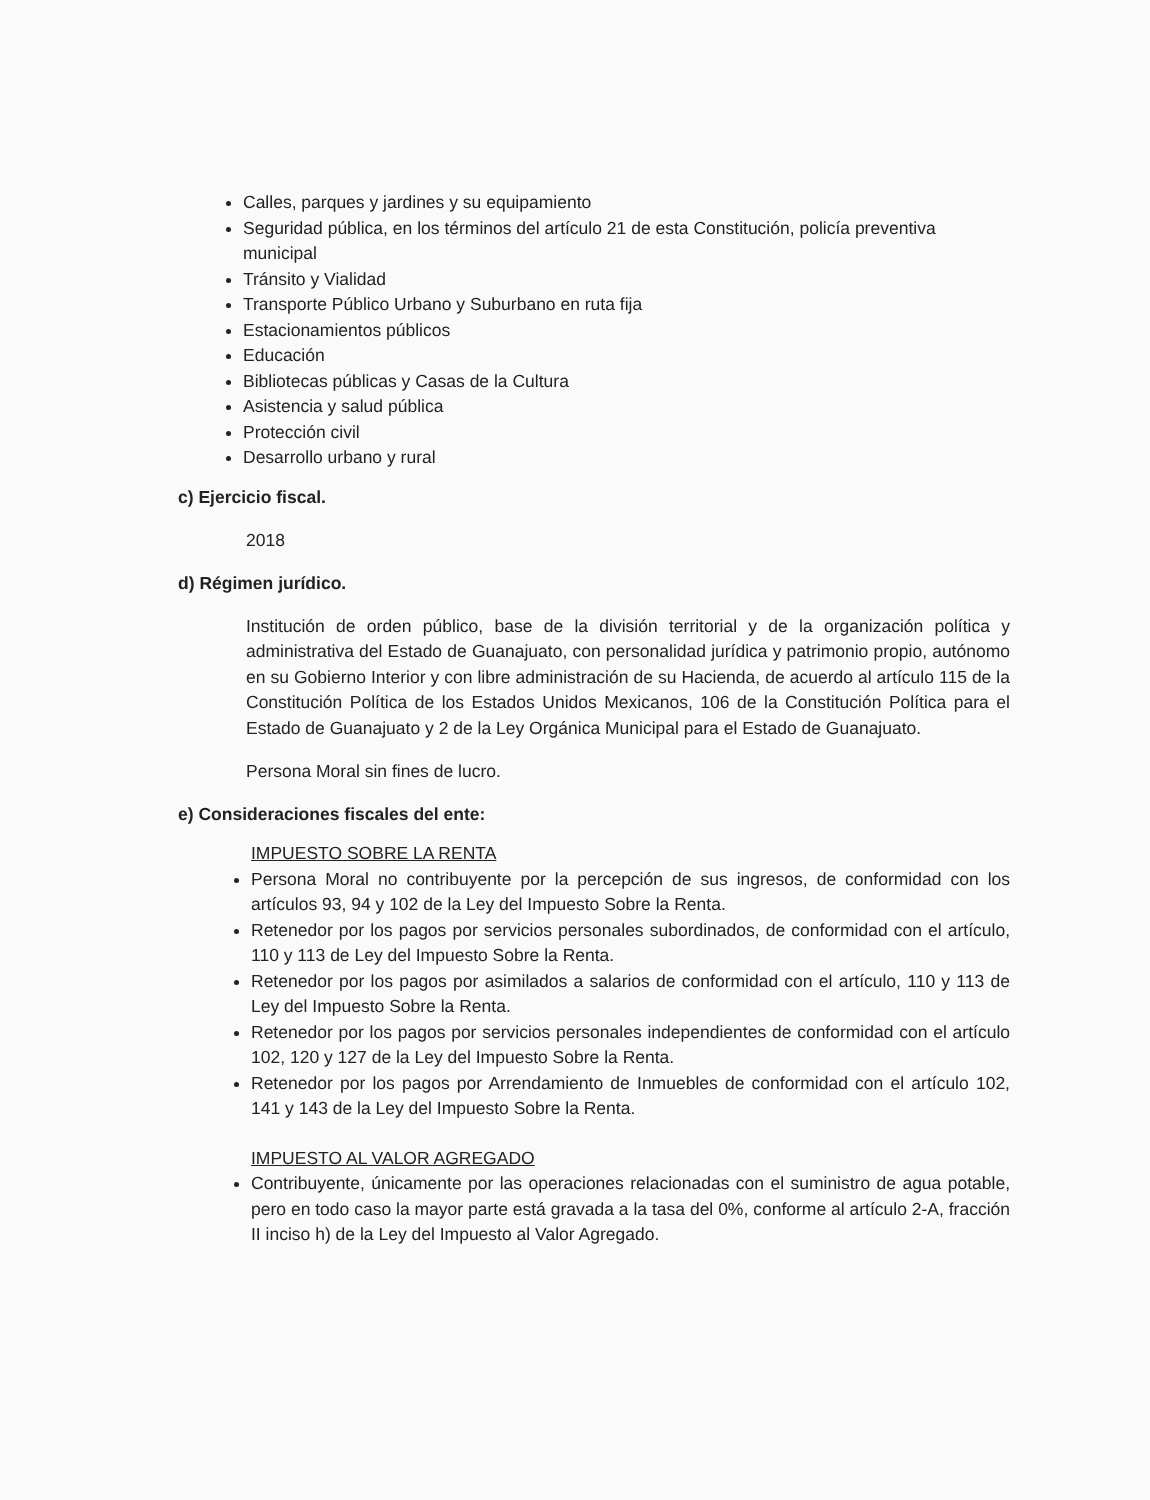Calles, parques y jardines y su equipamiento
Seguridad pública, en los términos del artículo 21 de esta Constitución, policía preventiva municipal
Tránsito y Vialidad
Transporte Público Urbano y Suburbano en ruta fija
Estacionamientos públicos
Educación
Bibliotecas públicas y Casas de la Cultura
Asistencia y salud pública
Protección civil
Desarrollo urbano y rural
c) Ejercicio fiscal.
2018
d) Régimen jurídico.
Institución de orden público, base de la división territorial y de la organización política y administrativa del Estado de Guanajuato, con personalidad jurídica y patrimonio propio, autónomo en su Gobierno Interior y con libre administración de su Hacienda, de acuerdo al artículo 115 de la Constitución Política de los Estados Unidos Mexicanos, 106 de la Constitución Política para el Estado de Guanajuato y 2 de la Ley Orgánica Municipal para el Estado de Guanajuato.
Persona Moral sin fines de lucro.
e) Consideraciones fiscales del ente:
IMPUESTO SOBRE LA RENTA
Persona Moral no contribuyente por la percepción de sus ingresos, de conformidad con los artículos 93, 94 y 102 de la Ley del Impuesto Sobre la Renta.
Retenedor por los pagos por servicios personales subordinados, de conformidad con el artículo, 110 y 113 de Ley del Impuesto Sobre la Renta.
Retenedor por los pagos por asimilados a salarios de conformidad con el artículo, 110 y 113 de Ley del Impuesto Sobre la Renta.
Retenedor por los pagos por servicios personales independientes de conformidad con el artículo 102, 120 y 127 de la Ley del Impuesto Sobre la Renta.
Retenedor por los pagos por Arrendamiento de Inmuebles de conformidad con el artículo 102, 141 y 143 de la Ley del Impuesto Sobre la Renta.
IMPUESTO AL VALOR AGREGADO
Contribuyente, únicamente por las operaciones relacionadas con el suministro de agua potable, pero en todo caso la mayor parte está gravada a la tasa del 0%, conforme al artículo 2-A, fracción II inciso h) de la Ley del Impuesto al Valor Agregado.